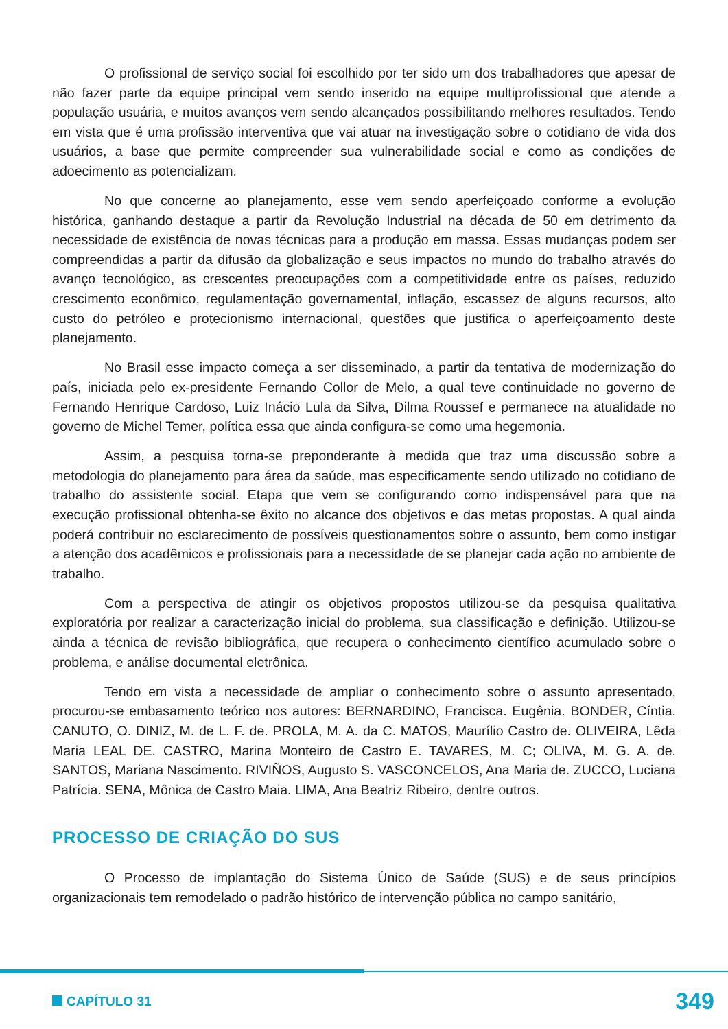O profissional de serviço social foi escolhido por ter sido um dos trabalhadores que apesar de não fazer parte da equipe principal vem sendo inserido na equipe multiprofissional que atende a população usuária, e muitos avanços vem sendo alcançados possibilitando melhores resultados. Tendo em vista que é uma profissão interventiva que vai atuar na investigação sobre o cotidiano de vida dos usuários, a base que permite compreender sua vulnerabilidade social e como as condições de adoecimento as potencializam.
No que concerne ao planejamento, esse vem sendo aperfeiçoado conforme a evolução histórica, ganhando destaque a partir da Revolução Industrial na década de 50 em detrimento da necessidade de existência de novas técnicas para a produção em massa. Essas mudanças podem ser compreendidas a partir da difusão da globalização e seus impactos no mundo do trabalho através do avanço tecnológico, as crescentes preocupações com a competitividade entre os países, reduzido crescimento econômico, regulamentação governamental, inflação, escassez de alguns recursos, alto custo do petróleo e protecionismo internacional, questões que justifica o aperfeiçoamento deste planejamento.
No Brasil esse impacto começa a ser disseminado, a partir da tentativa de modernização do país, iniciada pelo ex-presidente Fernando Collor de Melo, a qual teve continuidade no governo de Fernando Henrique Cardoso, Luiz Inácio Lula da Silva, Dilma Roussef e permanece na atualidade no governo de Michel Temer, política essa que ainda configura-se como uma hegemonia.
Assim, a pesquisa torna-se preponderante à medida que traz uma discussão sobre a metodologia do planejamento para área da saúde, mas especificamente sendo utilizado no cotidiano de trabalho do assistente social. Etapa que vem se configurando como indispensável para que na execução profissional obtenha-se êxito no alcance dos objetivos e das metas propostas. A qual ainda poderá contribuir no esclarecimento de possíveis questionamentos sobre o assunto, bem como instigar a atenção dos acadêmicos e profissionais para a necessidade de se planejar cada ação no ambiente de trabalho.
Com a perspectiva de atingir os objetivos propostos utilizou-se da pesquisa qualitativa exploratória por realizar a caracterização inicial do problema, sua classificação e definição. Utilizou-se ainda a técnica de revisão bibliográfica, que recupera o conhecimento científico acumulado sobre o problema, e análise documental eletrônica.
Tendo em vista a necessidade de ampliar o conhecimento sobre o assunto apresentado, procurou-se embasamento teórico nos autores: BERNARDINO, Francisca. Eugênia. BONDER, Cíntia. CANUTO, O. DINIZ, M. de L. F. de. PROLA, M. A. da C. MATOS, Maurílio Castro de. OLIVEIRA, Lêda Maria LEAL DE. CASTRO, Marina Monteiro de Castro E. TAVARES, M. C; OLIVA, M. G. A. de. SANTOS, Mariana Nascimento. RIVIÑOS, Augusto S. VASCONCELOS, Ana Maria de. ZUCCO, Luciana Patrícia. SENA, Mônica de Castro Maia. LIMA, Ana Beatriz Ribeiro, dentre outros.
PROCESSO DE CRIAÇÃO DO SUS
O Processo de implantação do Sistema Único de Saúde (SUS) e de seus princípios organizacionais tem remodelado o padrão histórico de intervenção pública no campo sanitário,
CAPÍTULO 31 349